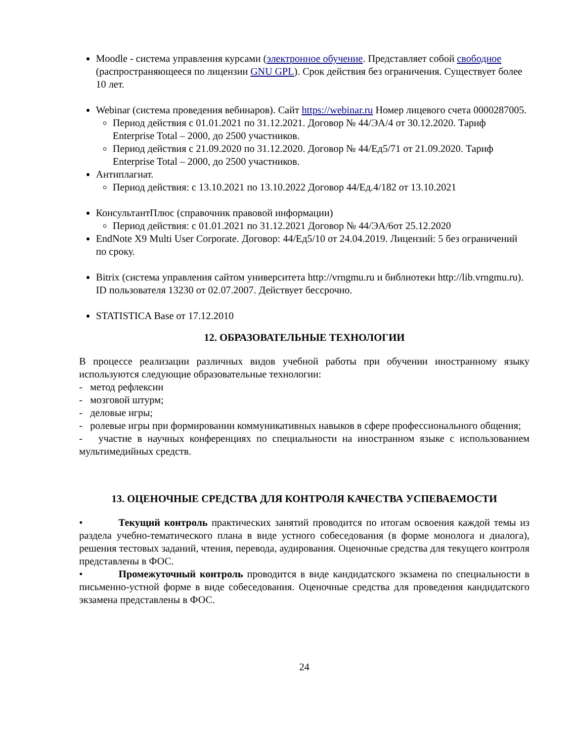Moodle - система управления курсами (электронное обучение. Представляет собой свободное (распространяющееся по лицензии GNU GPL). Срок действия без ограничения. Существует более 10 лет.
Webinar (система проведения вебинаров). Сайт https://webinar.ru Номер лицевого счета 0000287005.
Период действия с 01.01.2021 по 31.12.2021. Договор № 44/ЭА/4 от 30.12.2020. Тариф Enterprise Total – 2000, до 2500 участников.
Период действия с 21.09.2020 по 31.12.2020. Договор № 44/Ед5/71 от 21.09.2020. Тариф Enterprise Total – 2000, до 2500 участников.
Антиплагиат.
Период действия: с 13.10.2021 по 13.10.2022 Договор 44/Ед.4/182 от 13.10.2021
КонсультантПлюс (справочник правовой информации)
Период действия: с 01.01.2021 по 31.12.2021 Договор № 44/ЭА/6от 25.12.2020
EndNote X9 Multi User Corporate. Договор: 44/Ед5/10 от 24.04.2019. Лицензий: 5 без ограничений по сроку.
Bitrix (система управления сайтом университета http://vrngmu.ru и библиотеки http://lib.vrngmu.ru). ID пользователя 13230 от 02.07.2007. Действует бессрочно.
STATISTICA Base от 17.12.2010
12. ОБРАЗОВАТЕЛЬНЫЕ ТЕХНОЛОГИИ
В процессе реализации различных видов учебной работы при обучении иностранному языку используются следующие образовательные технологии:
- метод рефлексии
- мозговой штурм;
- деловые игры;
- ролевые игры при формировании коммуникативных навыков в сфере профессионального общения;
- участие в научных конференциях по специальности на иностранном языке с использованием мультимедийных средств.
13. ОЦЕНОЧНЫЕ СРЕДСТВА ДЛЯ КОНТРОЛЯ КАЧЕСТВА УСПЕВАЕМОСТИ
• Текущий контроль практических занятий проводится по итогам освоения каждой темы из раздела учебно-тематического плана в виде устного собеседования (в форме монолога и диалога), решения тестовых заданий, чтения, перевода, аудирования. Оценочные средства для текущего контроля представлены в ФОС.
• Промежуточный контроль проводится в виде кандидатского экзамена по специальности в письменно-устной форме в виде собеседования. Оценочные средства для проведения кандидатского экзамена представлены в ФОС.
24